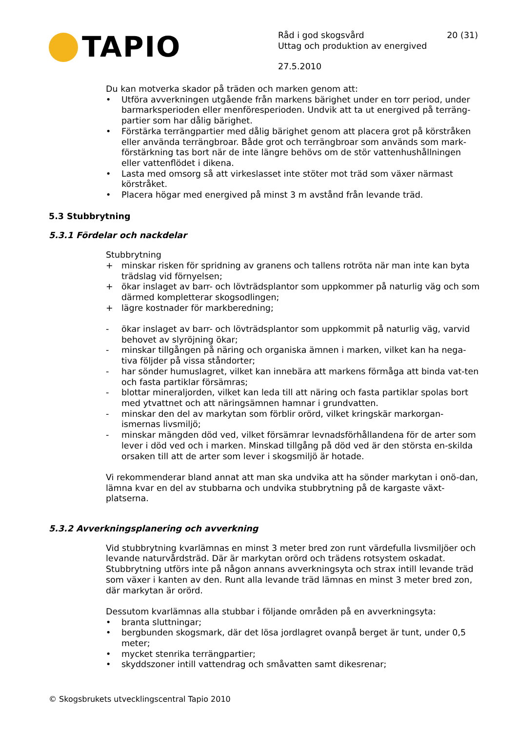TAPIO
Råd i god skogsvård 20 (31)
Uttag och produktion av energived
27.5.2010
Du kan motverka skador på träden och marken genom att:
• Utföra avverkningen utgående från markens bärighet under en torr period, under barmarksperioden eller menföresperioden. Undvik att ta ut energived på terräng-partier som har dålig bärighet.
• Förstärka terrängpartier med dålig bärighet genom att placera grot på körstråken eller använda terrängbroar. Både grot och terrängbroar som används som mark-förstärkning tas bort när de inte längre behövs om de stör vattenhushållningen eller vattenflödet i dikena.
• Lasta med omsorg så att virkeslasset inte stöter mot träd som växer närmast körstråket.
• Placera högar med energived på minst 3 m avstånd från levande träd.
5.3 Stubbrytning
5.3.1 Fördelar och nackdelar
Stubbrytning
+ minskar risken för spridning av granens och tallens rotröta när man inte kan byta trädslag vid förnyelsen;
+ ökar inslaget av barr- och lövträdsplantor som uppkommer på naturlig väg och som därmed kompletterar skogsodlingen;
+ lägre kostnader för markberedning;
- ökar inslaget av barr- och lövträdsplantor som uppkommit på naturlig väg, varvid behovet av slyröjning ökar;
- minskar tillgången på näring och organiska ämnen i marken, vilket kan ha nega-tiva följder på vissa ståndorter;
- har sönder humuslagret, vilket kan innebära att markens förmåga att binda vat-ten och fasta partiklar försämras;
- blottar mineraljorden, vilket kan leda till att näring och fasta partiklar spolas bort med ytvattnet och att näringsämnen hamnar i grundvatten.
- minskar den del av markytan som förblir orörd, vilket kringskär markorgan-ismernas livsmiljö;
- minskar mängden död ved, vilket försämrar levnadsförhållandena för de arter som lever i död ved och i marken. Minskad tillgång på död ved är den största en-skilda orsaken till att de arter som lever i skogsmiljö är hotade.
Vi rekommenderar bland annat att man ska undvika att ha sönder markytan i onö-dan, lämna kvar en del av stubbarna och undvika stubbrytning på de kargaste växt-platserna.
5.3.2 Avverkningsplanering och avverkning
Vid stubbrytning kvarlämnas en minst 3 meter bred zon runt värdefulla livsmiljöer och levande naturvårdsträd. Där är markytan orörd och trädens rotsystem oskadat. Stubbrytning utförs inte på någon annans avverkningsyta och strax intill levande träd som växer i kanten av den. Runt alla levande träd lämnas en minst 3 meter bred zon, där markytan är orörd.
Dessutom kvarlämnas alla stubbar i följande områden på en avverkningsyta:
• branta sluttningar;
• bergbunden skogsmark, där det lösa jordlagret ovanpå berget är tunt, under 0,5 meter;
• mycket stenrika terrängpartier;
• skyddszoner intill vattendrag och småvatten samt dikesrenar;
© Skogsbrukets utvecklingscentral Tapio 2010